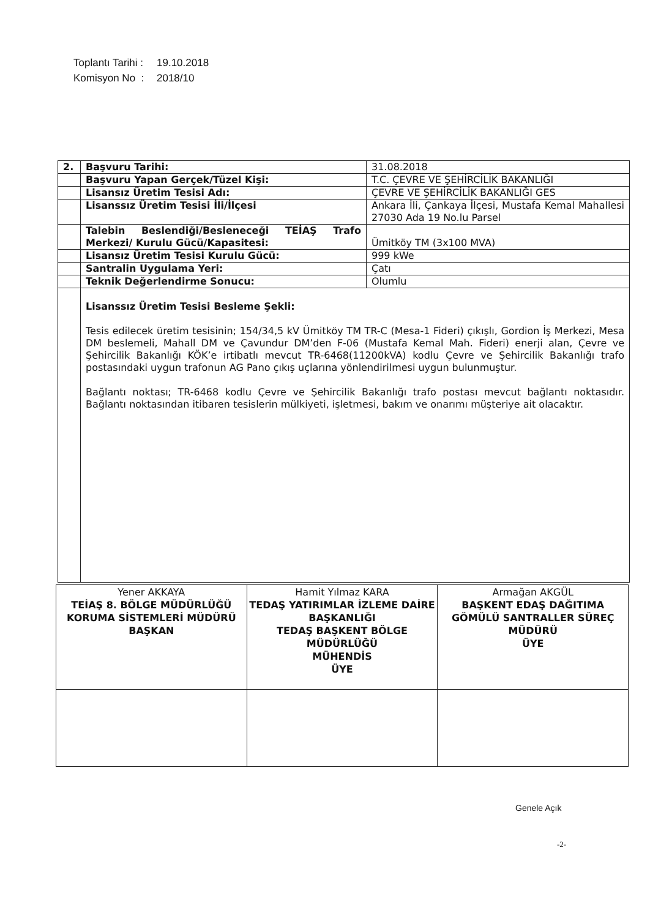Toplantı Tarihi : 19.10.2018
Komisyon No : 2018/10
| 2. | Başvuru Tarihi: | 31.08.2018 |
| | Başvuru Yapan Gerçek/Tüzel Kişi: | T.C. ÇEVRE VE ŞEHİRCİLİK BAKANLIĞI |
| | Lisansız Üretim Tesisi Adı: | ÇEVRE VE ŞEHİRCİLİK BAKANLIĞI GES |
| | Lisanssız Üretim Tesisi İli/İlçesi | Ankara İli, Çankaya İlçesi, Mustafa Kemal Mahallesi 27030 Ada 19 No.lu Parsel |
| | Talebin Beslendiği/Besleneceği TEİAŞ Trafo Merkezi/ Kurulu Gücü/Kapasitesi: | Ümitköy TM (3x100 MVA) |
| | Lisansız Üretim Tesisi Kurulu Gücü: | 999 kWe |
| | Santralin Uygulama Yeri: | Çatı |
| | Teknik Değerlendirme Sonucu: | Olumlu |
| | Lisanssız Üretim Tesisi Besleme Şekli: Tesis edilecek üretim tesisinin; 154/34,5 kV Ümitköy TM TR-C (Mesa-1 Fideri) çıkışlı, Gordion İş Merkezi, Mesa DM beslemeli, Mahall DM ve Çavundur DM’den F-06 (Mustafa Kemal Mah. Fideri) enerji alan, Çevre ve Şehircilik Bakanlığı KÖK’e irtibatlı mevcut TR-6468(11200kVA) kodlu Çevre ve Şehircilik Bakanlığı trafo postasındaki uygun trafonun AG Pano çıkış uçlarına yönlendirilmesi uygun bulunmuştur. Bağlantı noktası; TR-6468 kodlu Çevre ve Şehircilik Bakanlığı trafo postası mevcut bağlantı noktasıdır. Bağlantı noktasından itibaren tesislerin mülkiyeti, işletmesi, bakım ve onarımı müşteriye ait olacaktır. | |
| Yener AKKAYA TEİAŞ 8. BÖLGE MÜDÜRLÜĞÜ KORUMA SİSTEMLERİ MÜDÜRÜ BAŞKAN | Hamit Yılmaz KARA TEDAŞ YATIRIMLAR İZLEME DAİRE BAŞKANLIĞI TEDAŞ BAŞKENT BÖLGE MÜDÜRLÜĞÜ MÜHENDİS ÜYE | Armağan AKGÜL BAŞKENT EDAŞ DAĞITIMA GÖMÜLÜ SANTRALLER SÜREÇ MÜDÜRÜ ÜYE |
Genele Açık
-2-